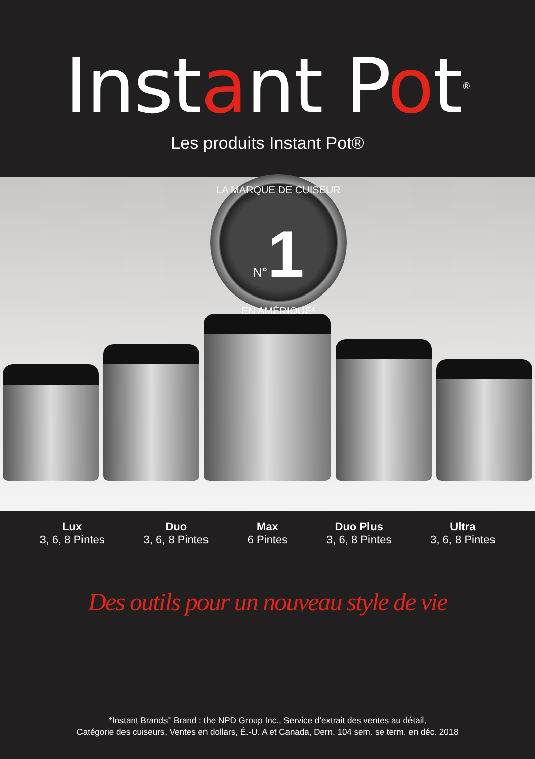Instant Pot<sup>®</sup>
Les produits Instant Pot®
LA MARQUE DE CUISEUR
N°1
EN AMÉRIQUE*
Lux
3, 6, 8 Pintes
Duo
3, 6, 8 Pintes
Max
6 Pintes
Duo Plus
3, 6, 8 Pintes
Ultra
3, 6, 8 Pintes
Des outils pour un nouveau style de vie
*Instant Brands<sup>™</sup> Brand : the NPD Group Inc., Service d’extrait des ventes au détail,
Catégorie des cuiseurs, Ventes en dollars, É.-U. A et Canada, Dern. 104 sem. se term. en déc. 2018